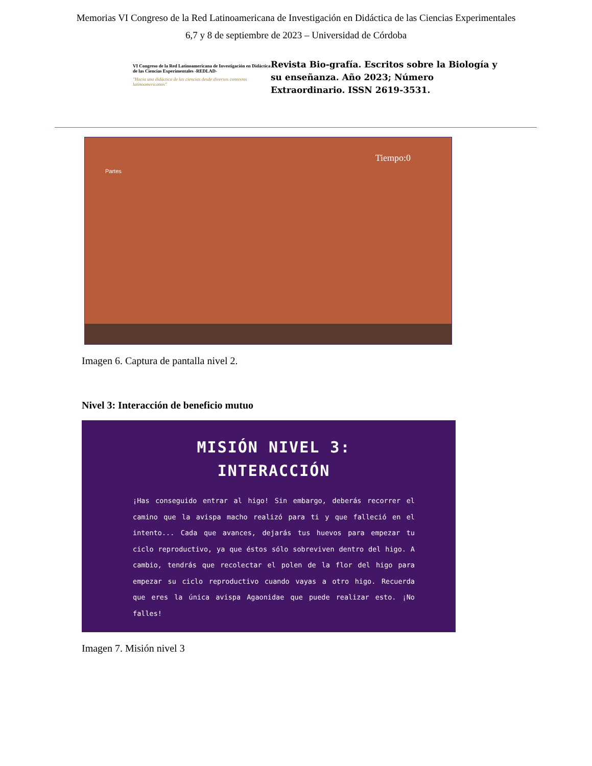Memorias VI Congreso de la Red Latinoamericana de Investigación en Didáctica de las Ciencias Experimentales
6,7 y 8 de septiembre de 2023 – Universidad de Córdoba
VI Congreso de la Red Latinoamericana de Investigación en Didáctica de las Ciencias Experimentales -REDLAD-
"Hacia una didáctica de las ciencias desde diversos contextos latinoamericanos"
Revista Bio-grafía. Escritos sobre la Biología y su enseñanza. Año 2023; Número Extraordinario. ISSN 2619-3531.
Partes
Tiempo:0
Imagen 6. Captura de pantalla nivel 2.
Nivel 3: Interacción de beneficio mutuo
MISIÓN NIVEL 3:
INTERACCIÓN
¡Has conseguido entrar al higo! Sin embargo, deberás recorrer el camino que la avispa macho realizó para ti y que falleció en el intento... Cada que avances, dejarás tus huevos para empezar tu ciclo reproductivo, ya que éstos sólo sobreviven dentro del higo. A cambio, tendrás que recolectar el polen de la flor del higo para empezar su ciclo reproductivo cuando vayas a otro higo. Recuerda que eres la única avispa Agaonidae que puede realizar esto. ¡No falles!
Imagen 7. Misión nivel 3